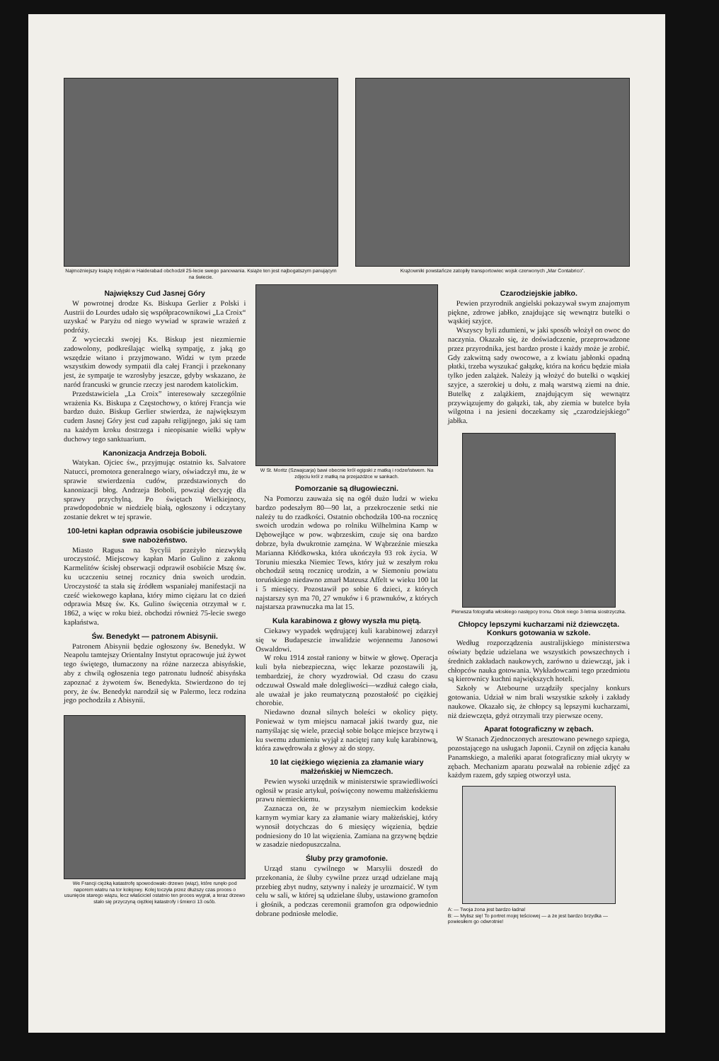Najmożniejszy książę indyjski w Haiderabad obchodził 25-lecie swego panowania. Książe ten jest najbogatszym panującym na świecie.
Krążowniki powstańcze zatopiły transportowiec wojsk czerwonych „Mar Contabrico”.
Największy Cud Jasnej Góry
W powrotnej drodze Ks. Biskupa Gerlier z Polski i Austrii do Lourdes udało się współpracownikowi „La Croix“ uzyskać w Paryżu od niego wywiad w sprawie wrażeń z podróży.
Z wycieczki swojej Ks. Biskup jest niezmiernie zadowolony, podkreślając wielką sympatję, z jaką go wszędzie witano i przyjmowano. Widzi w tym przede wszystkim dowody sympatii dla całej Francji i przekonany jest, że sympatje te wzrosłyby jeszcze, gdyby wskazano, że naród francuski w gruncie rzeczy jest narodem katolickim.
Przedstawiciela „La Croix” interesowały szczególnie wrażenia Ks. Biskupa z Częstochowy, o której Francja wie bardzo dużo. Biskup Gerlier stwierdza, że największym cudem Jasnej Góry jest cud zapału religijnego, jaki się tam na każdym kroku dostrzega i nieopisanie wielki wpływ duchowy tego sanktuarium.
Kanonizacja Andrzeja Boboli.
Watykan. Ojciec św., przyjmując ostatnio ks. Salvatore Natucci, promotora generalnego wiary, oświadczył mu, że w sprawie stwierdzenia cudów, przedstawionych do kanonizacji błog. Andrzeja Boboli, powziął decyzję dla sprawy przychylną. Po świętach Wielkiejnocy, prawdopodobnie w niedzielę białą, ogłoszony i odczytany zostanie dekret w tej sprawie.
100-letni kapłan odprawia osobiście jubileuszowe swe nabożeństwo.
Miasto Ragusa na Sycylii przeżyło niezwykłą uroczystość. Miejscowy kapłan Mario Gulino z zakonu Karmelitów ścisłej obserwacji odprawił osobiście Mszę św. ku uczczeniu setnej rocznicy dnia swoich urodzin. Uroczystość ta stała się źródłem wspaniałej manifestacji na cześć wiekowego kapłana, który mimo ciężaru lat co dzień odprawia Mszę św. Ks. Gulino święcenia otrzymał w r. 1862, a więc w roku bież. obchodzi również 75-lecie swego kapłaństwa.
Św. Benedykt — patronem Abisynii.
Patronem Abisynii będzie ogłoszony św. Benedykt. W Neapolu tamtejszy Orientalny Instytut opracowuje już żywot tego świętego, tłumaczony na różne narzecza abisyńskie, aby z chwilą ogłoszenia tego patronatu ludność abisyńska zapoznać z żywotem św. Benedykta. Stwierdzono do tej pory, że św. Benedykt narodził się w Palermo, lecz rodzina jego pochodziła z Abisynii.
We Francji ciężką katastrofę spowodowało drzewo (wiąz), które runęło pod naporem wiatru na tor kolejowy. Kolej toczyła przez dłuższy czas proces o usunięcie starego wiązu, lecz właściciel ostatnio ten proces wygrał, a teraz drzewo stało się przyczyną ciężkiej katastrofy i śmierci 13 osób.
W St. Moritz (Szwajcarja) bawi obecnie król egipski z matką i rodzeństwem. Na zdjęciu król z matką na przejażdżce w sankach.
Pomorzanie są długowieczni.
Na Pomorzu zauważa się na ogół dużo ludzi w wieku bardzo podeszłym 80—90 lat, a przekroczenie setki nie należy tu do rzadkości. Ostatnio obchodziła 100-na rocznicę swoich urodzin wdowa po rolniku Wilhelmina Kamp w Dębowejłące w pow. wąbrzeskim, czuje się ona bardzo dobrze, była dwukrotnie zamężna. W Wąbrzeźnie mieszka Marianna Kłódkowska, która ukończyła 93 rok życia. W Toruniu mieszka Niemiec Tews, który już w zeszłym roku obchodził setną rocznicę urodzin, a w Siemoniu powiatu toruńskiego niedawno zmarł Mateusz Affelt w wieku 100 lat i 5 miesięcy. Pozostawił po sobie 6 dzieci, z których najstarszy syn ma 70, 27 wnuków i 6 prawnuków, z których najstarsza prawnuczka ma lat 15.
Kula karabinowa z głowy wyszła mu piętą.
Ciekawy wypadek wędrującej kuli karabinowej zdarzył się w Budapeszcie inwalidzie wojennemu Janosowi Oswaldowi.
W roku 1914 został raniony w bitwie w głowę. Operacja kuli była niebezpieczna, więc lekarze pozostawili ją, tembardziej, że chory wyzdrowiał. Od czasu do czasu odczuwał Oswald małe dolegliwości—wzdłuż całego ciała, ale uważał je jako reumatyczną pozostałość po ciężkiej chorobie.
Niedawno doznał silnych boleści w okolicy pięty. Ponieważ w tym miejscu namacał jakiś twardy guz, nie namyślając się wiele, przeciął sobie bolące miejsce brzytwą i ku swemu zdumieniu wyjął z naciętej rany kulę karabinową, która zawędrowała z głowy aż do stopy.
10 lat ciężkiego więzienia za złamanie wiary małżeńskiej w Niemczech.
Pewien wysoki urzędnik w ministerstwie sprawiedliwości ogłosił w prasie artykuł, poświęcony nowemu małżeńskiemu prawu niemieckiemu.
Zaznacza on, że w przyszłym niemieckim kodeksie karnym wymiar kary za złamanie wiary małżeńskiej, który wynosił dotychczas do 6 miesięcy więzienia, będzie podniesiony do 10 lat więzienia. Zamiana na grzywnę będzie w zasadzie niedopuszczalna.
Śluby przy gramofonie.
Urząd stanu cywilnego w Marsylii doszedł do przekonania, że śluby cywilne przez urząd udzielane mają przebieg zbyt nudny, sztywny i należy je urozmaicić. W tym celu w sali, w której są udzielane śluby, ustawiono gramofon i głośnik, a podczas ceremonii gramofon gra odpowiednio dobrane podniosłe melodie.
Czarodziejskie jabłko.
Pewien przyrodnik angielski pokazywał swym znajomym piękne, zdrowe jabłko, znajdujące się wewnątrz butelki o wąskiej szyjce.
Wszyscy byli zdumieni, w jaki sposób włożył on owoc do naczynia. Okazało się, że doświadczenie, przeprowadzone przez przyrodnika, jest bardzo proste i każdy może je zrobić. Gdy zakwitną sady owocowe, a z kwiatu jabłonki opadną płatki, trzeba wyszukać gałązkę, która na końcu będzie miała tylko jeden zalążek. Należy ją włożyć do butelki o wąskiej szyjce, a szerokiej u dołu, z małą warstwą ziemi na dnie. Butelkę z zalążkiem, znajdującym się wewnątrz przywiązujemy do gałązki, tak, aby ziemia w butelce była wilgotna i na jesieni doczekamy się „czarodziejskiego” jabłka.
Pierwsza fotografia włoskiego następcy tronu. Obok niego 3-letnia siostrzyczka.
Chłopcy lepszymi kucharzami niż dziewczęta. Konkurs gotowania w szkole.
Według rozporządzenia australijskiego ministerstwa oświaty będzie udzielana we wszystkich powszechnych i średnich zakładach naukowych, zarówno u dziewcząt, jak i chłopców nauka gotowania. Wykładowcami tego przedmiotu są kierownicy kuchni największych hoteli.
Szkoły w Atebourne urządziły specjalny konkurs gotowania. Udział w nim brali wszystkie szkoły i zakłady naukowe. Okazało się, że chłopcy są lepszymi kucharzami, niż dziewczęta, gdyż otrzymali trzy pierwsze oceny.
Aparat fotograficzny w zębach.
W Stanach Zjednoczonych aresztowano pewnego szpiega, pozostającego na usługach Japonii. Czynił on zdjęcia kanału Panamskiego, a maleńki aparat fotograficzny miał ukryty w zębach. Mechanizm aparatu pozwalał na robienie zdjęć za każdym razem, gdy szpieg otworzył usta.
A: — Twoja żona jest bardzo ładna!
B: — Mylisz się! To portret mojej teściowej — a że jest bardzo brzydka — powiesiłem go odwrotnie!